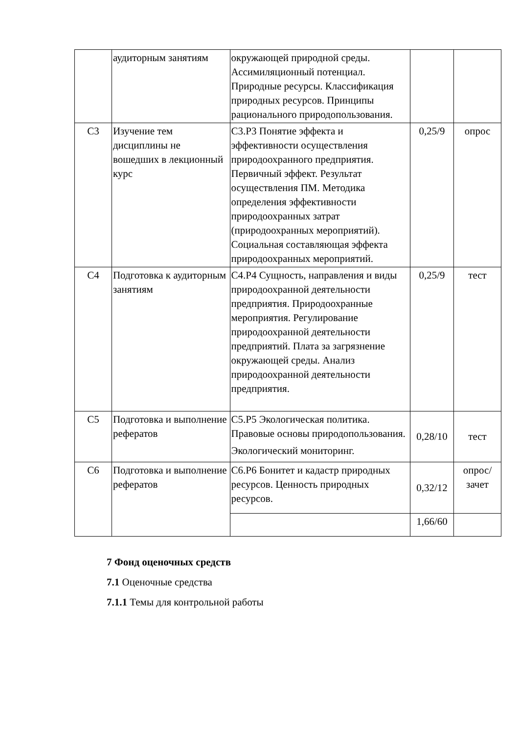| | аудиторным занятиям | окружающей природной среды. Ассимиляционный потенциал. Природные ресурсы. Классификация природных ресурсов. Принципы рационального природопользования. | | |
| С3 | Изучение тем дисциплины не вошедших в лекционный курс | С3.Р3 Понятие эффекта и эффективности осуществления природоохранного предприятия. Первичный эффект. Результат осуществления ПМ. Методика определения эффективности природоохранных затрат (природоохранных мероприятий). Социальная составляющая эффекта природоохранных мероприятий. | 0,25/9 | опрос |
| С4 | Подготовка к аудиторным занятиям | С4.Р4 Сущность, направления и виды природоохранной деятельности предприятия. Природоохранные мероприятия. Регулирование природоохранной деятельности предприятий. Плата за загрязнение окружающей среды. Анализ природоохранной деятельности предприятия. | 0,25/9 | тест |
| С5 | Подготовка и выполнение рефератов | С5.Р5 Экологическая политика. Правовые основы природопользования. Экологический мониторинг. | 0,28/10 | тест |
| С6 | Подготовка и выполнение рефератов | С6.Р6 Бонитет и кадастр природных ресурсов. Ценность природных ресурсов. | 0,32/12 | опрос/ зачет |
| | | | 1,66/60 | |
7 Фонд оценочных средств
7.1 Оценочные средства
7.1.1 Темы для контрольной работы